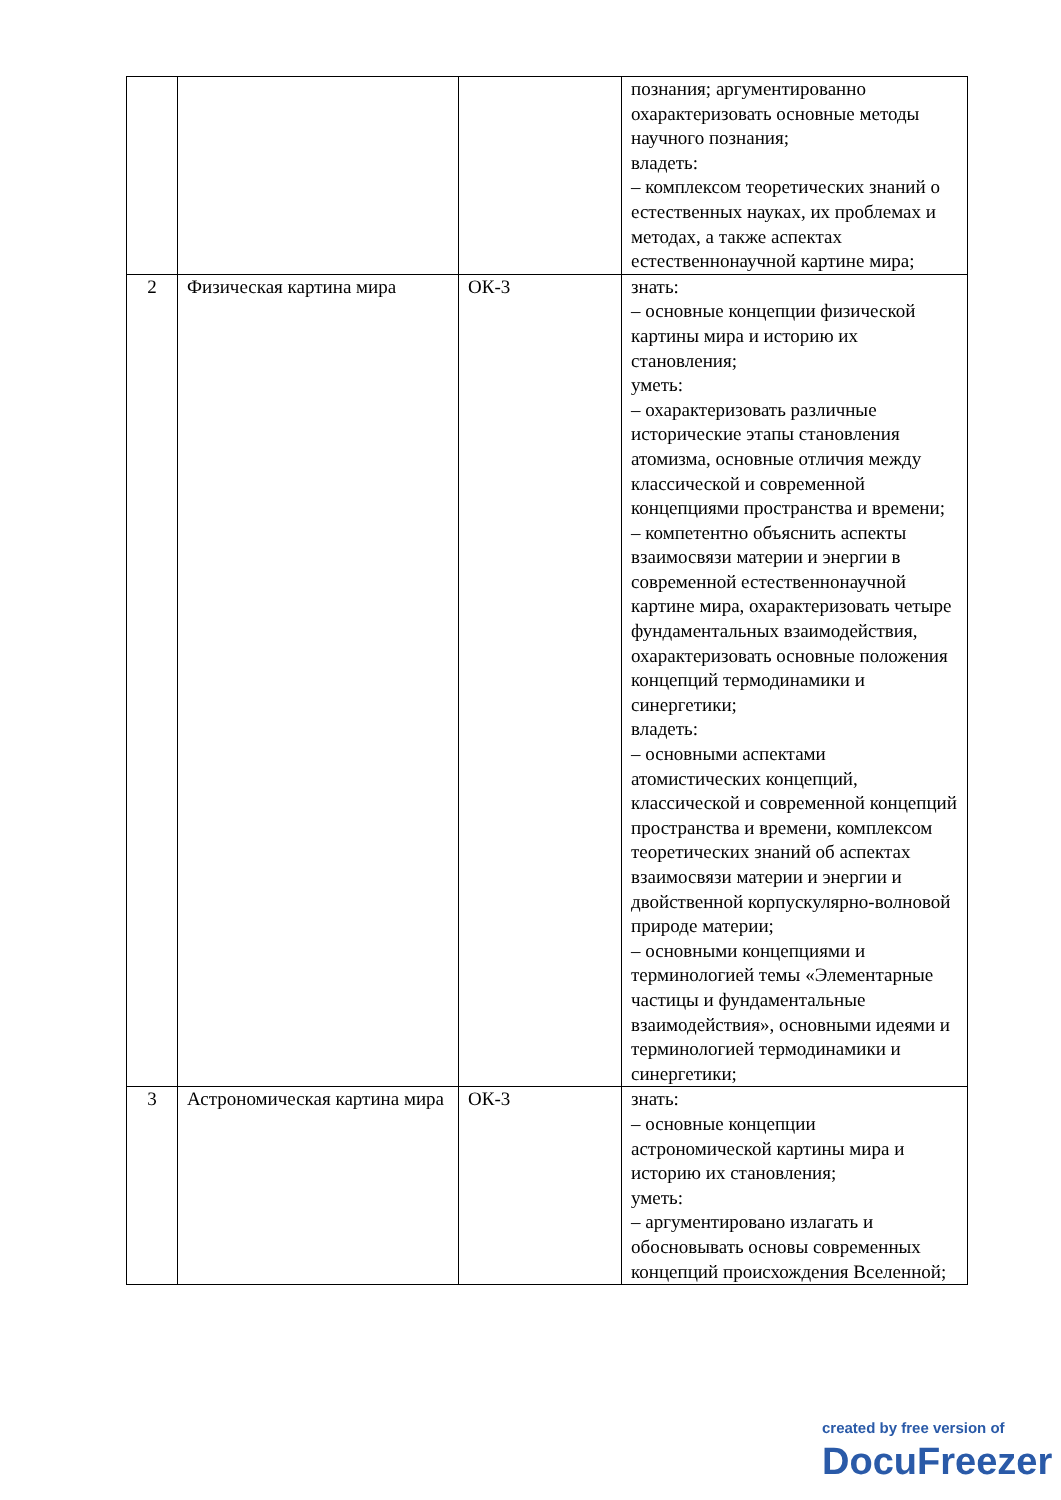| | | | познания; аргументированно охарактеризовать основные методы научного познания; владеть: – комплексом теоретических знаний о естественных науках, их проблемах и методах, а также аспектах естественнонаучной картине мира; |
| 2 | Физическая картина мира | ОК-3 | знать: – основные концепции физической картины мира и историю их становления; уметь: – охарактеризовать различные исторические этапы становления атомизма, основные отличия между классической и современной концепциями пространства и времени; – компетентно объяснить аспекты взаимосвязи материи и энергии в современной естественнонаучной картине мира, охарактеризовать четыре фундаментальных взаимодействия, охарактеризовать основные положения концепций термодинамики и синергетики; владеть: – основными аспектами атомистических концепций, классической и современной концепций пространства и времени, комплексом теоретических знаний об аспектах взаимосвязи материи и энергии и двойственной корпускулярно-волновой природе материи; – основными концепциями и терминологией темы «Элементарные частицы и фундаментальные взаимодействия», основными идеями и терминологией термодинамики и синергетики; |
| 3 | Астрономическая картина мира | ОК-3 | знать: – основные концепции астрономической картины мира и историю их становления; уметь: – аргументировано излагать и обосновывать основы современных концепций происхождения Вселенной; |
created by free version of
DocuFreezer